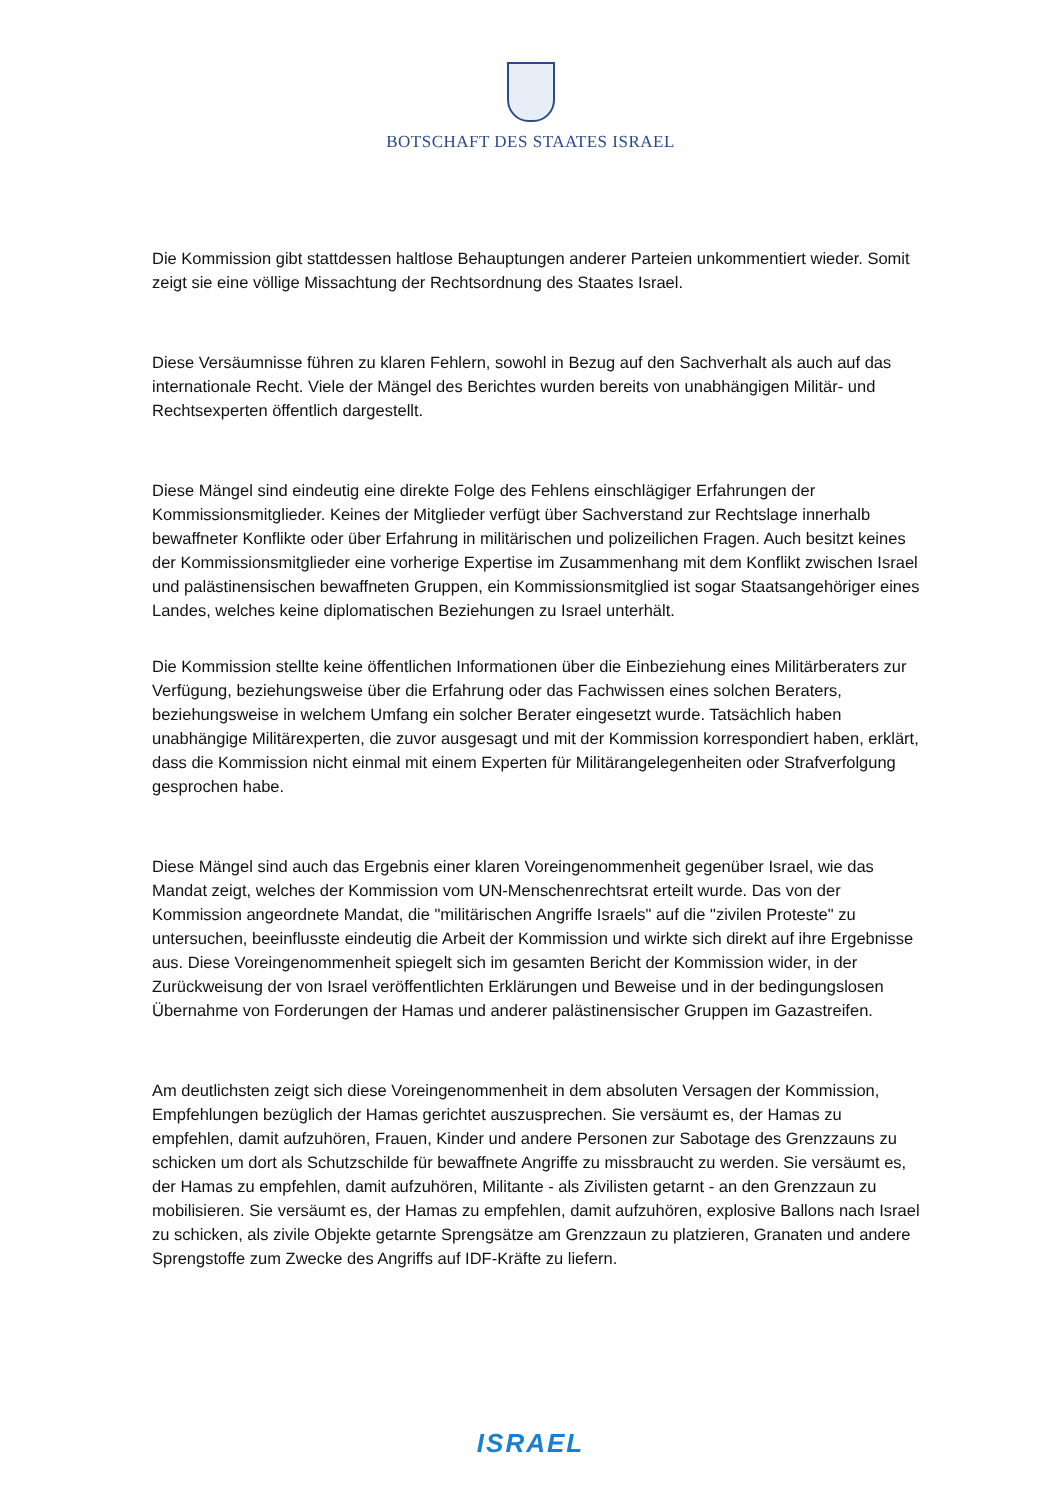BOTSCHAFT DES STAATES ISRAEL
Die Kommission gibt stattdessen haltlose Behauptungen anderer Parteien unkommentiert wieder. Somit zeigt sie eine völlige Missachtung der Rechtsordnung des Staates Israel.
Diese Versäumnisse führen zu klaren Fehlern, sowohl in Bezug auf den Sachverhalt als auch auf das internationale Recht. Viele der Mängel des Berichtes wurden bereits von unabhängigen Militär- und Rechtsexperten öffentlich dargestellt.
Diese Mängel sind eindeutig eine direkte Folge des Fehlens einschlägiger Erfahrungen der Kommissionsmitglieder. Keines der Mitglieder verfügt über Sachverstand zur Rechtslage innerhalb bewaffneter Konflikte oder über Erfahrung in militärischen und polizeilichen Fragen. Auch besitzt keines der Kommissionsmitglieder eine vorherige Expertise im Zusammenhang mit dem Konflikt zwischen Israel und palästinensischen bewaffneten Gruppen, ein Kommissionsmitglied ist sogar Staatsangehöriger eines Landes, welches keine diplomatischen Beziehungen zu Israel unterhält.
Die Kommission stellte keine öffentlichen Informationen über die Einbeziehung eines Militärberaters zur Verfügung, beziehungsweise über die Erfahrung oder das Fachwissen eines solchen Beraters, beziehungsweise in welchem Umfang ein solcher Berater eingesetzt wurde. Tatsächlich haben unabhängige Militärexperten, die zuvor ausgesagt und mit der Kommission korrespondiert haben, erklärt, dass die Kommission nicht einmal mit einem Experten für Militärangelegenheiten oder Strafverfolgung gesprochen habe.
Diese Mängel sind auch das Ergebnis einer klaren Voreingenommenheit gegenüber Israel, wie das Mandat zeigt, welches der Kommission vom UN-Menschenrechtsrat erteilt wurde. Das von der Kommission angeordnete Mandat, die "militärischen Angriffe Israels" auf die "zivilen Proteste" zu untersuchen, beeinflusste eindeutig die Arbeit der Kommission und wirkte sich direkt auf ihre Ergebnisse aus. Diese Voreingenommenheit spiegelt sich im gesamten Bericht der Kommission wider, in der Zurückweisung der von Israel veröffentlichten Erklärungen und Beweise und in der bedingungslosen Übernahme von Forderungen der Hamas und anderer palästinensischer Gruppen im Gazastreifen.
Am deutlichsten zeigt sich diese Voreingenommenheit in dem absoluten Versagen der Kommission, Empfehlungen bezüglich der Hamas gerichtet auszusprechen. Sie versäumt es, der Hamas zu empfehlen, damit aufzuhören, Frauen, Kinder und andere Personen zur Sabotage des Grenzzauns zu schicken um dort als Schutzschilde für bewaffnete Angriffe zu missbraucht zu werden. Sie versäumt es, der Hamas zu empfehlen, damit aufzuhören, Militante - als Zivilisten getarnt - an den Grenzzaun zu mobilisieren. Sie versäumt es, der Hamas zu empfehlen, damit aufzuhören, explosive Ballons nach Israel zu schicken, als zivile Objekte getarnte Sprengsätze am Grenzzaun zu platzieren, Granaten und andere Sprengstoffe zum Zwecke des Angriffs auf IDF-Kräfte zu liefern.
ISRAEL